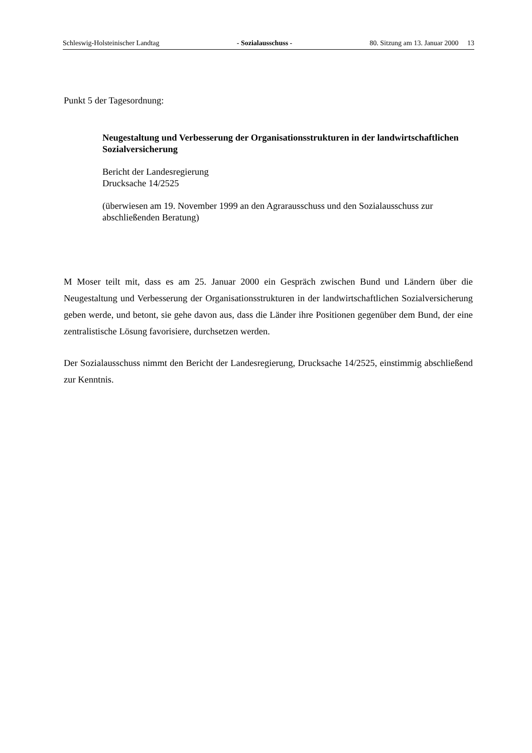Schleswig-Holsteinischer Landtag - Sozialausschuss - 80. Sitzung am 13. Januar 2000 13
Punkt 5 der Tagesordnung:
Neugestaltung und Verbesserung der Organisationsstrukturen in der landwirtschaftlichen Sozialversicherung
Bericht der Landesregierung
Drucksache 14/2525
(überwiesen am 19. November 1999 an den Agrarausschuss und den Sozialausschuss zur abschließenden Beratung)
M Moser teilt mit, dass es am 25. Januar 2000 ein Gespräch zwischen Bund und Ländern über die Neugestaltung und Verbesserung der Organisationsstrukturen in der landwirtschaftlichen Sozialversicherung geben werde, und betont, sie gehe davon aus, dass die Länder ihre Positionen gegenüber dem Bund, der eine zentralistische Lösung favorisiere, durchsetzen werden.
Der Sozialausschuss nimmt den Bericht der Landesregierung, Drucksache 14/2525, einstimmig abschließend zur Kenntnis.